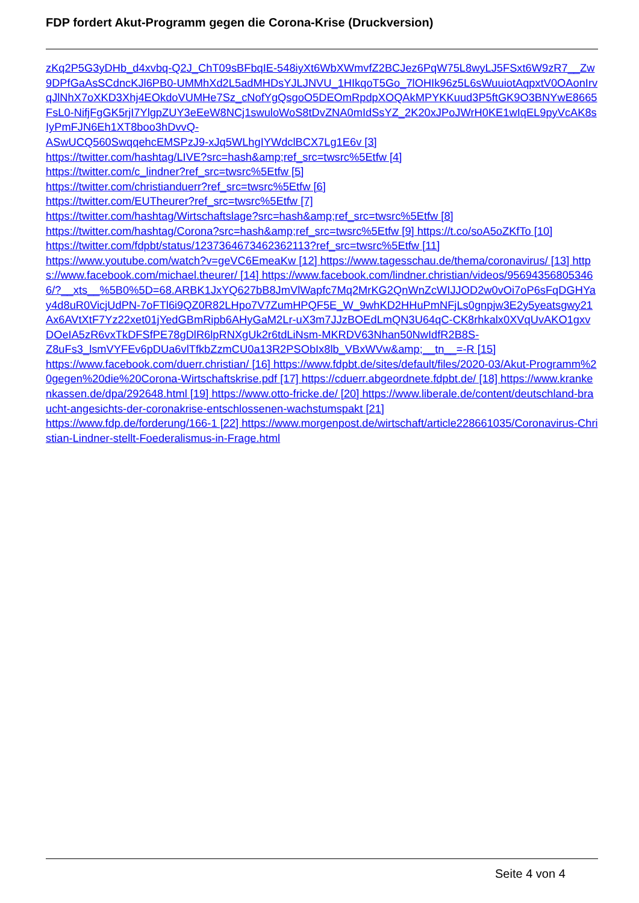FDP fordert Akut-Programm gegen die Corona-Krise (Druckversion)
zKq2P5G3yDHb_d4xvbq-Q2J_ChT09sBFbqIE-548iyXt6WbXWmvfZ2BCJez6PqW75L8wyLJ5FSxt6W9zR7__Zw9DPfGaAsSCdncKJl6PB0-UMMhXd2L5adMHDsYJLJNVU_1HIkqoT5Go_7lOHIk96z5L6sWuuiotAqpxtV0OAonIrvqJlNhX7oXKD3Xhj4EOkdoVUMHe7Sz_cNofYgQsgoO5DEOmRpdpXOQAkMPYKKuud3P5ftGK9O3BNYwE8665FsL0-NifjFgGK5rjI7YlgpZUY3eEeW8NCj1swuloWoS8tDvZNA0mIdSsYZ_2K20xJPoJWrH0KE1wIqEL9pyVcAK8sIyPmFJN6Eh1XT8boo3hDvvQ-
ASwUCQ560SwqqehcEMSPzJ9-xJq5WLhgIYWdclBCX7Lg1E6v [3]
https://twitter.com/hashtag/LIVE?src=hash&amp;ref_src=twsrc%5Etfw [4]
https://twitter.com/c_lindner?ref_src=twsrc%5Etfw [5]
https://twitter.com/christianduerr?ref_src=twsrc%5Etfw [6]
https://twitter.com/EUTheurer?ref_src=twsrc%5Etfw [7]
https://twitter.com/hashtag/Wirtschaftslage?src=hash&amp;ref_src=twsrc%5Etfw [8]
https://twitter.com/hashtag/Corona?src=hash&amp;ref_src=twsrc%5Etfw [9] https://t.co/soA5oZKfTo [10]
https://twitter.com/fdpbt/status/1237364673462362113?ref_src=twsrc%5Etfw [11]
https://www.youtube.com/watch?v=geVC6EmeaKw [12] https://www.tagesschau.de/thema/coronavirus/ [13] https://www.facebook.com/michael.theurer/ [14] https://www.facebook.com/lindner.christian/videos/956943568053466/?__xts__%5B0%5D=68.ARBK1JxYQ627bB8JmVlWapfc7Mq2MrKG2QnWnZcWIJJOD2w0vOi7oP6sFqDGHYay4d8uR0VicjUdPN-7oFTl6i9QZ0R82LHpo7V7ZumHPQF5E_W_9whKD2HHuPmNFjLs0gnpjw3E2y5yeatsgwy21Ax6AVtXtF7Yz22xet01jYedGBmRipb6AHyGaM2Lr-uX3m7JJzBOEdLmQN3U64qC-CK8rhkalx0XVqUvAKO1gxvDOeIA5zR6vxTkDFSfPE78gDlR6lpRNXgUk2r6tdLiNsm-MKRDV63Nhan50NwIdfR2B8S-
Z8uFs3_lsmVYFEv6pDUa6vlTfkbZzmCU0a13R2PSObIx8lb_VBxWVw&amp;__tn__=-R [15]
https://www.facebook.com/duerr.christian/ [16] https://www.fdpbt.de/sites/default/files/2020-03/Akut-Programm%20gegen%20die%20Corona-Wirtschaftskrise.pdf [17] https://cduerr.abgeordnete.fdpbt.de/ [18] https://www.krankenkassen.de/dpa/292648.html [19] https://www.otto-fricke.de/ [20] https://www.liberale.de/content/deutschland-braucht-angesichts-der-coronakrise-entschlossenen-wachstumspakt [21]
https://www.fdp.de/forderung/166-1 [22] https://www.morgenpost.de/wirtschaft/article228661035/Coronavirus-Christian-Lindner-stellt-Foederalismus-in-Frage.html
Seite 4 von 4